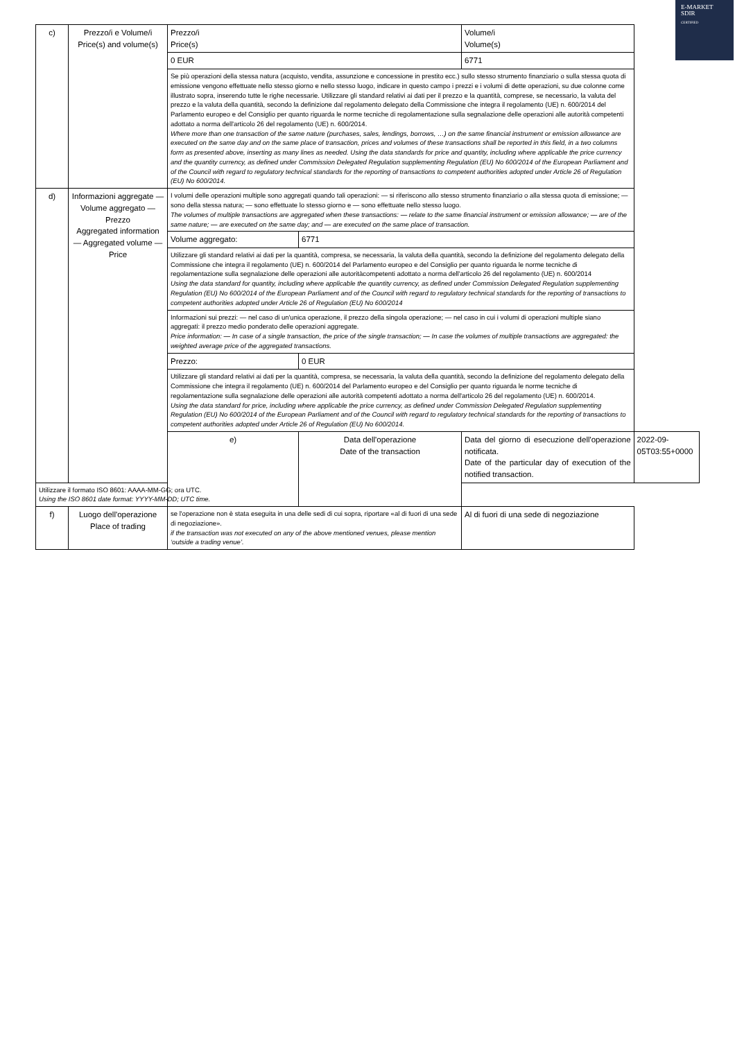E-MARKET
SDIR
CERTIFIED
| c) | Prezzo/i e Volume/i Price(s) and volume(s) | Prezzo/i Price(s) | | Volume/i Volume(s) | |
| | | 0 EUR | | 6771 | |
| | | Se più operazioni della stessa natura (acquisto, vendita, assunzione e concessione in prestito ecc.) sullo stesso strumento finanziario o sulla stessa quota di emissione vengono effettuate nello stesso giorno e nello stesso luogo, indicare in questo campo i prezzi e i volumi di dette operazioni, su due colonne come illustrato sopra, inserendo tutte le righe necessarie. Utilizzare gli standard relativi ai dati per il prezzo e la quantità, comprese, se necessario, la valuta del prezzo e la valuta della quantità, secondo la definizione dal regolamento delegato della Commissione che integra il regolamento (UE) n. 600/2014 del Parlamento europeo e del Consiglio per quanto riguarda le norme tecniche di regolamentazione sulla segnalazione delle operazioni alle autorità competenti adottato a norma dell'articolo 26 del regolamento (UE) n. 600/2014. Where more than one transaction of the same nature (purchases, sales, lendings, borrows, …) on the same financial instrument or emission allowance are executed on the same day and on the same place of transaction, prices and volumes of these transactions shall be reported in this field, in a two columns form as presented above, inserting as many lines as needed. Using the data standards for price and quantity, including where applicable the price currency and the quantity currency, as defined under Commission Delegated Regulation supplementing Regulation (EU) No 600/2014 of the European Parliament and of the Council with regard to regulatory technical standards for the reporting of transactions to competent authorities adopted under Article 26 of Regulation (EU) No 600/2014. | | | |
| d) | Informazioni aggregate — Volume aggregato — Prezzo Aggregated information — Aggregated volume — Price | I volumi delle operazioni multiple sono aggregati quando tali operazioni: — si riferiscono allo stesso strumento finanziario o alla stessa quota di emissione; — sono della stessa natura; — sono effettuate lo stesso giorno e — sono effettuate nello stesso luogo. The volumes of multiple transactions are aggregated when these transactions: — relate to the same financial instrument or emission allowance; — are of the same nature; — are executed on the same day; and — are executed on the same place of transaction. | | | |
| | | Volume aggregato: | 6771 | | |
| | | Utilizzare gli standard relativi ai dati per la quantità, compresa, se necessaria, la valuta della quantità, secondo la definizione del regolamento delegato della Commissione che integra il regolamento (UE) n. 600/2014 del Parlamento europeo e del Consiglio per quanto riguarda le norme tecniche di regolamentazione sulla segnalazione delle operazioni alle autoritàcompetenti adottato a norma dell'articolo 26 del regolamento (UE) n. 600/2014 Using the data standard for quantity, including where applicable the quantity currency, as defined under Commission Delegated Regulation supplementing Regulation (EU) No 600/2014 of the European Parliament and of the Council with regard to regulatory technical standards for the reporting of transactions to competent authorities adopted under Article 26 of Regulation (EU) No 600/2014 | | | |
| | | Informazioni sui prezzi: — nel caso di un'unica operazione, il prezzo della singola operazione; — nel caso in cui i volumi di operazioni multiple siano aggregati: il prezzo medio ponderato delle operazioni aggregate. Price information: — In case of a single transaction, the price of the single transaction; — In case the volumes of multiple transactions are aggregated: the weighted average price of the aggregated transactions. | | | |
| | | Prezzo: | 0 EUR | | |
| | | Utilizzare gli standard relativi ai dati per la quantità, compresa, se necessaria, la valuta della quantità, secondo la definizione del regolamento delegato della Commissione che integra il regolamento (UE) n. 600/2014 del Parlamento europeo e del Consiglio per quanto riguarda le norme tecniche di regolamentazione sulla segnalazione delle operazioni alle autorità competenti adottato a norma dell'articolo 26 del regolamento (UE) n. 600/2014. Using the data standard for price, including where applicable the price currency, as defined under Commission Delegated Regulation supplementing Regulation (EU) No 600/2014 of the European Parliament and of the Council with regard to regulatory technical standards for the reporting of transactions to competent authorities adopted under Article 26 of Regulation (EU) No 600/2014. | | | |
| | | e) | Data dell'operazione Date of the transaction | Data del giorno di esecuzione dell'operazione notificata. Date of the particular day of execution of the notified transaction. | 2022-09-05T03:55+0000 |
| Utilizzare il formato ISO 8601: AAAA-MM-GG; ora UTC. Using the ISO 8601 date format: YYYY-MM-DD; UTC time. | | | | | |
| f) | Luogo dell'operazione Place of trading | se l'operazione non è stata eseguita in una delle sedi di cui sopra, riportare «al di fuori di una sede di negoziazione». if the transaction was not executed on any of the above mentioned venues, please mention ‘outside a trading venue’. | | Al di fuori di una sede di negoziazione | |